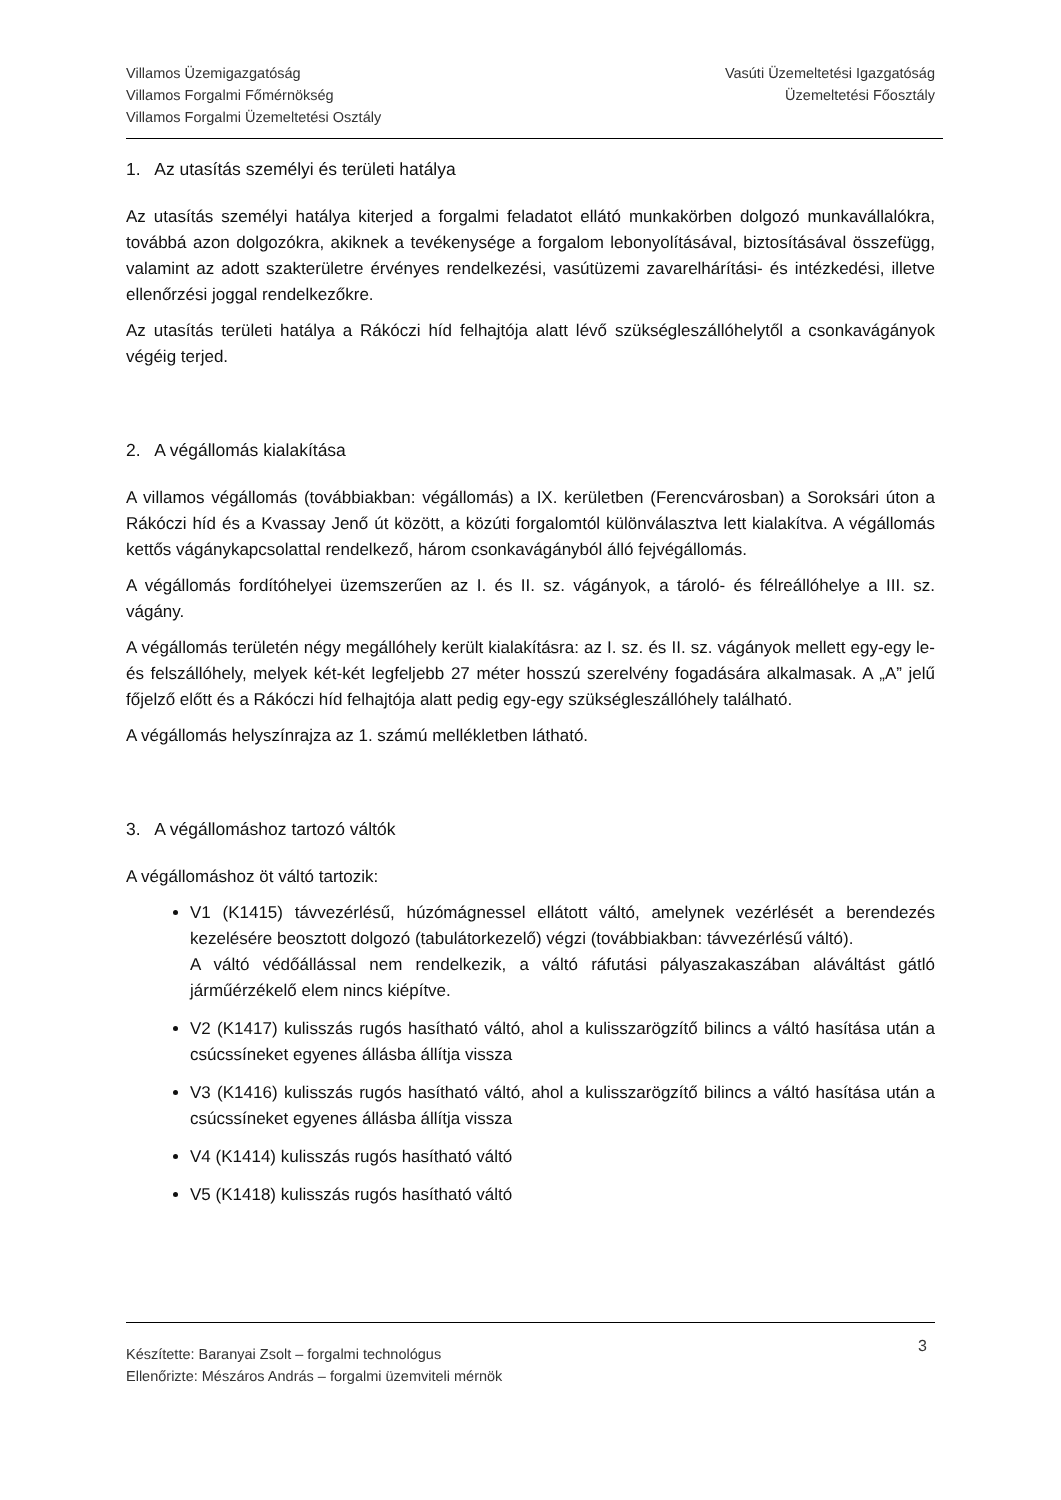Villamos Üzemigazgatóság
Villamos Forgalmi Főmérnökség
Villamos Forgalmi Üzemeltetési Osztály
Vasúti Üzemeltetési Igazgatóság
Üzemeltetési Főosztály
1. Az utasítás személyi és területi hatálya
Az utasítás személyi hatálya kiterjed a forgalmi feladatot ellátó munkakörben dolgozó munkavállalókra, továbbá azon dolgozókra, akiknek a tevékenysége a forgalom lebonyolításával, biztosításával összefügg, valamint az adott szakterületre érvényes rendelkezési, vasútüzemi zavarelhárítási- és intézkedési, illetve ellenőrzési joggal rendelkezőkre.
Az utasítás területi hatálya a Rákóczi híd felhajtója alatt lévő szükségleszállóhelytől a csonkavágányok végéig terjed.
2. A végállomás kialakítása
A villamos végállomás (továbbiakban: végállomás) a IX. kerületben (Ferencvárosban) a Soroksári úton a Rákóczi híd és a Kvassay Jenő út között, a közúti forgalomtól különválasztva lett kialakítva. A végállomás kettős vágánykapcsolattal rendelkező, három csonkavágányból álló fejvégállomás.
A végállomás fordítóhelyei üzemszerűen az I. és II. sz. vágányok, a tároló- és félreállóhelye a III. sz. vágány.
A végállomás területén négy megállóhely került kialakításra: az I. sz. és II. sz. vágányok mellett egy-egy le- és felszállóhely, melyek két-két legfeljebb 27 méter hosszú szerelvény fogadására alkalmasak. A „A” jelű főjelző előtt és a Rákóczi híd felhajtója alatt pedig egy-egy szükségleszállóhely található.
A végállomás helyszínrajza az 1. számú mellékletben látható.
3. A végállomáshoz tartozó váltók
A végállomáshoz öt váltó tartozik:
V1 (K1415) távvezérlésű, húzómágnessel ellátott váltó, amelynek vezérlését a berendezés kezelésére beosztott dolgozó (tabulátorkezelő) végzi (továbbiakban: távvezérlésű váltó).
A váltó védőállással nem rendelkezik, a váltó ráfutási pályaszakaszában aláváltást gátló járműérzékelő elem nincs kiépítve.
V2 (K1417) kulisszás rugós hasítható váltó, ahol a kulisszarögzítő bilincs a váltó hasítása után a csúcssíneket egyenes állásba állítja vissza
V3 (K1416) kulisszás rugós hasítható váltó, ahol a kulisszarögzítő bilincs a váltó hasítása után a csúcssíneket egyenes állásba állítja vissza
V4 (K1414) kulisszás rugós hasítható váltó
V5 (K1418) kulisszás rugós hasítható váltó
Készítette: Baranyai Zsolt – forgalmi technológus
Ellenőrizte: Mészáros András – forgalmi üzemviteli mérnök
3